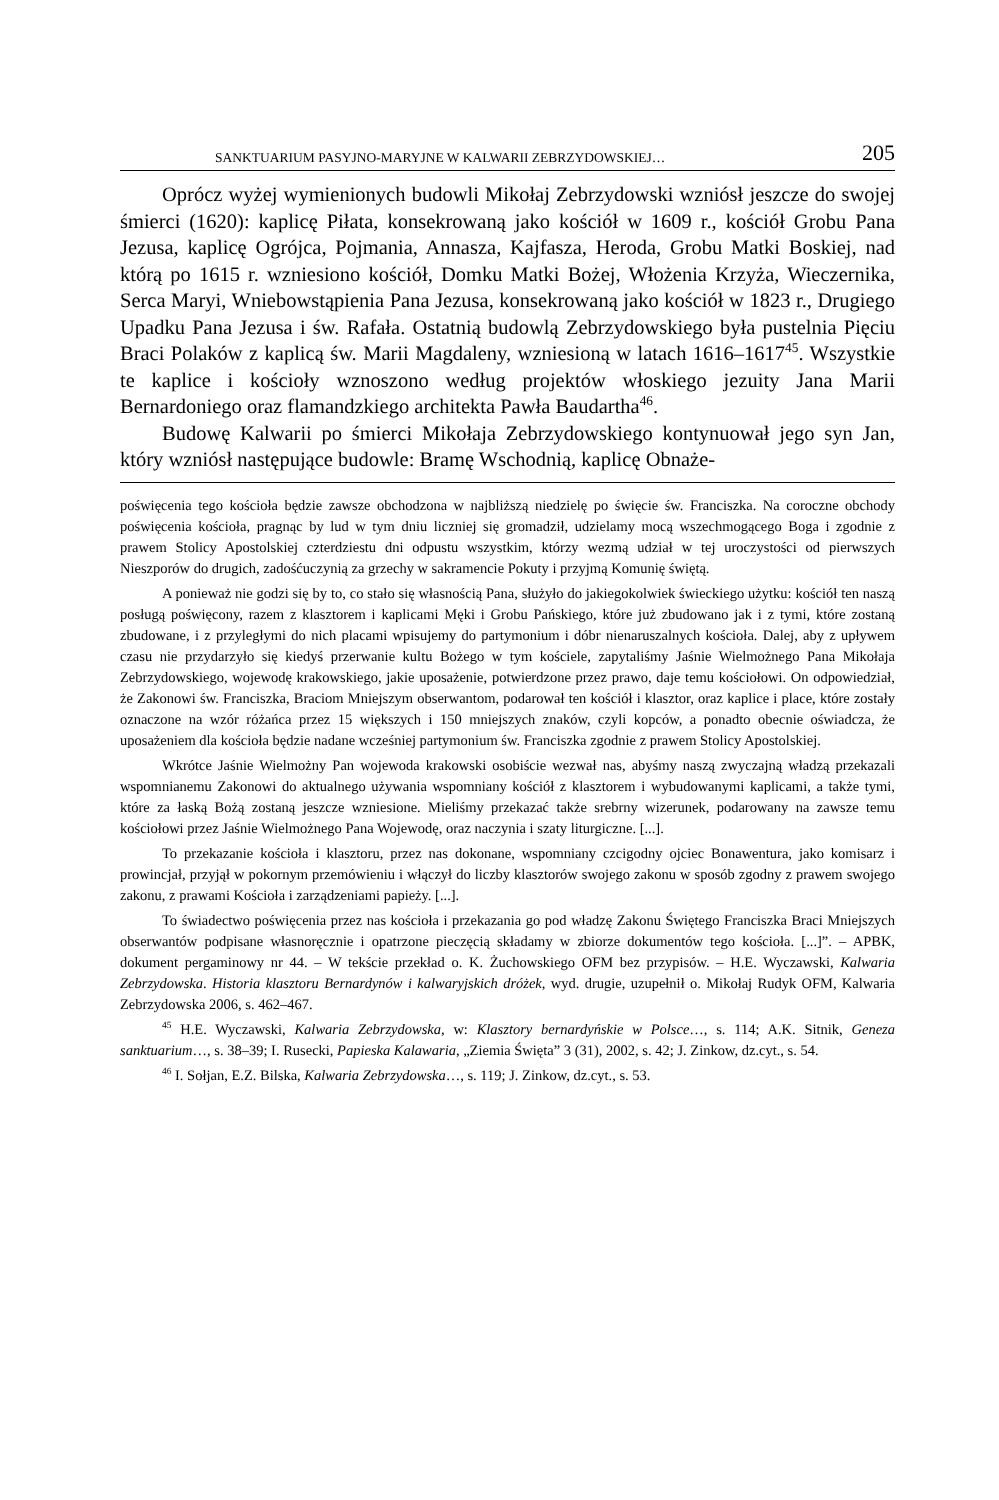SANKTUARIUM PASYJNO-MARYJNE W KALWARII ZEBRZYDOWSKIEJ… 205
Oprócz wyżej wymienionych budowli Mikołaj Zebrzydowski wzniósł jeszcze do swojej śmierci (1620): kaplicę Piłata, konsekrowaną jako kościół w 1609 r., kościół Grobu Pana Jezusa, kaplicę Ogrójca, Pojmania, Annasza, Kajfasza, Heroda, Grobu Matki Boskiej, nad którą po 1615 r. wzniesiono kościół, Domku Matki Bożej, Włożenia Krzyża, Wieczernika, Serca Maryi, Wniebowstąpienia Pana Jezusa, konsekrowaną jako kościół w 1823 r., Drugiego Upadku Pana Jezusa i św. Rafała. Ostatnią budowlą Zebrzydowskiego była pustelnia Pięciu Braci Polaków z kaplicą św. Marii Magdaleny, wzniesioną w latach 1616–1617<sup>45</sup>. Wszystkie te kaplice i kościoły wznoszono według projektów włoskiego jezuity Jana Marii Bernardoniego oraz flamandzkiego architekta Pawła Baudartha<sup>46</sup>.
Budowę Kalwarii po śmierci Mikołaja Zebrzydowskiego kontynuował jego syn Jan, który wzniósł następujące budowle: Bramę Wschodnią, kaplicę Obnaże-
poświęcenia tego kościoła będzie zawsze obchodzona w najbliższą niedzielę po święcie św. Franciszka. Na coroczne obchody poświęcenia kościoła, pragnąc by lud w tym dniu liczniej się gromadził, udzielamy mocą wszechmogącego Boga i zgodnie z prawem Stolicy Apostolskiej czterdziestu dni odpustu wszystkim, którzy wezmą udział w tej uroczystości od pierwszych Nieszporów do drugich, zadośćuczynią za grzechy w sakramencie Pokuty i przyjmą Komunię świętą.
A ponieważ nie godzi się by to, co stało się własnością Pana, służyło do jakiegokolwiek świeckiego użytku: kościół ten naszą posługą poświęcony, razem z klasztorem i kaplicami Męki i Grobu Pańskiego, które już zbudowano jak i z tymi, które zostaną zbudowane, i z przyległymi do nich placami wpisujemy do partymonium i dóbr nienaruszalnych kościoła. Dalej, aby z upływem czasu nie przydarzyło się kiedyś przerwanie kultu Bożego w tym kościele, zapytaliśmy Jaśnie Wielmożnego Pana Mikołaja Zebrzydowskiego, wojewodę krakowskiego, jakie uposażenie, potwierdzone przez prawo, daje temu kościołowi. On odpowiedział, że Zakonowi św. Franciszka, Braciom Mniejszym obserwantom, podarował ten kościół i klasztor, oraz kaplice i place, które zostały oznaczone na wzór różańca przez 15 większych i 150 mniejszych znaków, czyli kopców, a ponadto obecnie oświadcza, że uposażeniem dla kościoła będzie nadane wcześniej partymonium św. Franciszka zgodnie z prawem Stolicy Apostolskiej.
Wkrótce Jaśnie Wielmożny Pan wojewoda krakowski osobiście wezwał nas, abyśmy naszą zwyczajną władzą przekazali wspomnianemu Zakonowi do aktualnego używania wspomniany kościół z klasztorem i wybudowanymi kaplicami, a także tymi, które za łaską Bożą zostaną jeszcze wzniesione. Mieliśmy przekazać także srebrny wizerunek, podarowany na zawsze temu kościołowi przez Jaśnie Wielmożnego Pana Wojewodę, oraz naczynia i szaty liturgiczne. [...].
To przekazanie kościoła i klasztoru, przez nas dokonane, wspomniany czcigodny ojciec Bonawentura, jako komisarz i prowincjał, przyjął w pokornym przemówieniu i włączył do liczby klasztorów swojego zakonu w sposób zgodny z prawem swojego zakonu, z prawami Kościoła i zarządzeniami papieży. [...].
To świadectwo poświęcenia przez nas kościoła i przekazania go pod władzę Zakonu Świętego Franciszka Braci Mniejszych obserwantów podpisane własnoręcznie i opatrzone pieczęcią składamy w zbiorze dokumentów tego kościoła. [...]”. – APBK, dokument pergaminowy nr 44. – W tekście przekład o. K. Żuchowskiego OFM bez przypisów. – H.E. Wyczawski, Kalwaria Zebrzydowska. Historia klasztoru Bernardynów i kalwaryjskich dróżek, wyd. drugie, uzupełnił o. Mikołaj Rudyk OFM, Kalwaria Zebrzydowska 2006, s. 462–467.
<sup>45</sup> H.E. Wyczawski, Kalwaria Zebrzydowska, w: Klasztory bernardyńskie w Polsce…, s. 114; A.K. Sitnik, Geneza sanktuarium…, s. 38–39; I. Rusecki, Papieska Kalawaria, „Ziemia Święta” 3 (31), 2002, s. 42; J. Zinkow, dz.cyt., s. 54.
<sup>46</sup> I. Sołjan, E.Z. Bilska, Kalwaria Zebrzydowska…, s. 119; J. Zinkow, dz.cyt., s. 53.